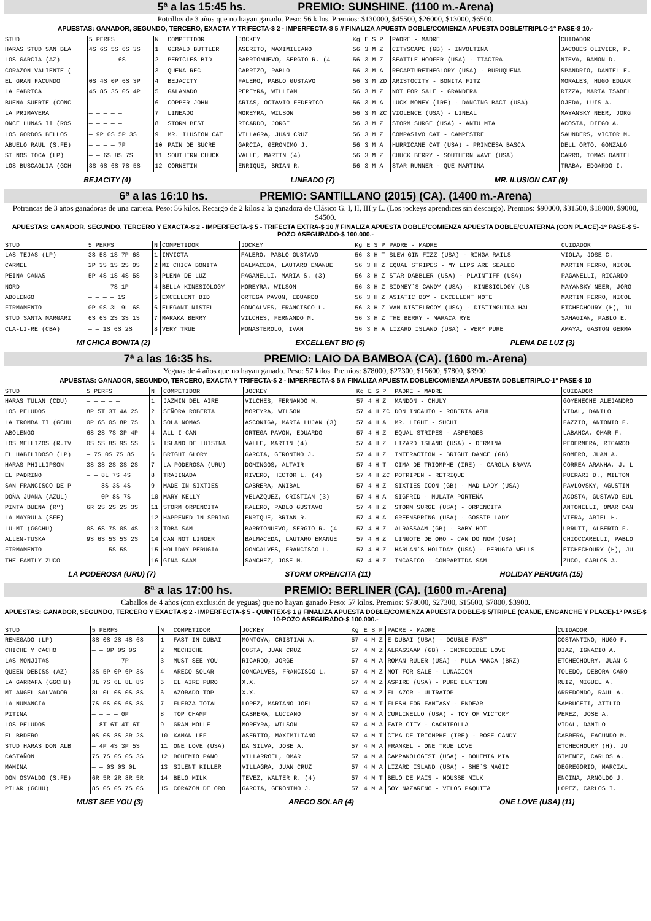5ª a las 15:45 hs. PREMIO: SUNSHINE. (1100 m.-Arena)
Potrillos de 3 años que no hayan ganado. Peso: 56 kilos. Premios: $130000, $45500, $26000, $13000, $6500.
APUESTAS: GANADOR, SEGUNDO, TERCERO, EXACTA Y TRIFECTA-$ 2 - IMPERFECTA-$ 5 // FINALIZA APUESTA DOBLE/COMIENZA APUESTA DOBLE/TRIPLO-1º PASE-$ 10.-
| STUD | 5 PERFS | N | COMPETIDOR | JOCKEY | Kg | E | S | P | PADRE - MADRE | CUIDADOR |
| --- | --- | --- | --- | --- | --- | --- | --- | --- | --- | --- |
| HARAS STUD SAN BLA | 4S 6S 5S 6S 3S | 1 | GERALD BUTTLER | ASERITO, MAXIMILIANO | 56 | 3 | M | Z | CITYSCAPE (GB) - INVOLTINA | JACQUES OLIVIER, P. |
| LOS GARCIA (AZ) | — — — — 6S | 2 | PERICLES BID | BARRIONUEVO, SERGIO R. (4 | 56 | 3 | M | Z | SEATTLE HOOFER (USA) - ITACIRA | NIEVA, RAMON D. |
| CORAZON VALIENTE ( | — — — — — | 3 | QUENA REC | CARRIZO, PABLO | 56 | 3 | M | A | RECAPTURETHEGLORY (USA) - BURUQUENA | SPANDRIO, DANIEL E. |
| EL GRAN FACUNDO | 0S 4S 0P 6S 3P | 4 | BEJACITY | FALERO, PABLO GUSTAVO | 56 | 3 | M | ZD | ARISTOCITY - BONITA FITZ | MORALES, HUGO EDUAR |
| LA FABRICA | 4S 8S 3S 0S 4P | 5 | GALANADO | PEREYRA, WILLIAM | 56 | 3 | M | Z | NOT FOR SALE - GRANDERA | RIZZA, MARIA ISABEL |
| BUENA SUERTE (CONC | — — — — — | 6 | COPPER JOHN | ARIAS, OCTAVIO FEDERICO | 56 | 3 | M | A | LUCK MONEY (IRE) - DANCING BACI (USA) | OJEDA, LUIS A. |
| LA PRIMAVERA | — — — — — | 7 | LINEADO | MOREYRA, WILSON | 56 | 3 | M | ZC | VIOLENCE (USA) - LINEAL | MAYANSKY NEER, JORG |
| ONCE LUNAS II (ROS | — — — — — | 8 | STORM BEST | RICARDO, JORGE | 56 | 3 | M | Z | STORM SURGE (USA) - ANTU MIA | ACOSTA, DIEGO A. |
| LOS GORDOS BELLOS | — 9P 0S 5P 3S | 9 | MR. ILUSION CAT | VILLAGRA, JUAN CRUZ | 56 | 3 | M | Z | COMPASIVO CAT - CAMPESTRE | SAUNDERS, VICTOR M. |
| ABUELO RAUL (S.FE) | — — — — 7P | 10 | PAIN DE SUCRE | GARCIA, GERONIMO J. | 56 | 3 | M | A | HURRICANE CAT (USA) - PRINCESA BASCA | DELL ORTO, GONZALO |
| SI NOS TOCA (LP) | — — 6S 8S 7S | 11 | SOUTHERN CHUCK | VALLE, MARTIN (4) | 56 | 3 | M | Z | CHUCK BERRY - SOUTHERN WAVE (USA) | CARRO, TOMAS DANIEL |
| LOS BUSCAGLIA (GCH | 8S 6S 6S 7S 5S | 12 | CORNETIN | ENRIQUE, BRIAN R. | 56 | 3 | M | A | STAR RUNNER - QUE MARTINA | TRABA, EDGARDO I. |
BEJACITY (4) LINEADO (7) MR. ILUSION CAT (9)
6ª a las 16:10 hs. PREMIO: SANTILLANO (2015) (CA). (1400 m.-Arena)
Potrancas de 3 años ganadoras de una carrera. Peso: 56 kilos. Recargo de 2 kilos a la ganadora de Clásico G. I, II, III y L. (Los jockeys aprendices sin descargo). Premios: $90000, $31500, $18000, $9000, $4500.
APUESTAS: GANADOR, SEGUNDO, TERCERO Y EXACTA-$ 2 - IMPERFECTA-$ 5 - TRIFECTA EXTRA-$ 10 // FINALIZA APUESTA DOBLE/COMIENZA APUESTA DOBLE/CUATERNA (CON PLACE)-1º PASE-$ 5-POZO ASEGURADO-$ 100.000.-
| STUD | 5 PERFS | N | COMPETIDOR | JOCKEY | Kg | E | S | P | PADRE - MADRE | CUIDADOR |
| --- | --- | --- | --- | --- | --- | --- | --- | --- | --- | --- |
| LAS TEJAS (LP) | 3S 5S 1S 7P 6S | 1 | INVICTA | FALERO, PABLO GUSTAVO | 56 | 3 | H | T | SLEW GIN FIZZ (USA) - RINGA RAILS | VIOLA, JOSE C. |
| CARMEL | 2P 3S 1S 2S 0S | 2 | MI CHICA BONITA | BALMACEDA, LAUTARO EMANUE | 56 | 3 | H | Z | EQUAL STRIPES - MY LIPS ARE SEALED | MARTIN FERRO, NICOL |
| PEINA CANAS | 5P 4S 1S 4S 5S | 3 | PLENA DE LUZ | PAGANELLI, MARIA S. (3) | 56 | 3 | H | Z | STAR DABBLER (USA) - PLAINTIFF (USA) | PAGANELLI, RICARDO |
| NORD | — — — 7S 1P | 4 | BELLA KINESIOLOGY | MOREYRA, WILSON | 56 | 3 | H | Z | SIDNEY`S CANDY (USA) - KINESIOLOGY (US | MAYANSKY NEER, JORG |
| ABOLENGO | — — — — 1S | 5 | EXCELLENT BID | ORTEGA PAVON, EDUARDO | 56 | 3 | H | Z | ASIATIC BOY - EXCELLENT NOTE | MARTIN FERRO, NICOL |
| FIRMAMENTO | 0P 9S 3L 9L 6S | 6 | ELEGANT NISTEL | GONCALVES, FRANCISCO L. | 56 | 3 | H | Z | VAN NISTELROOY (USA) - DISTINGUIDA HAL | ETCHECHOURY (H), JU |
| STUD SANTA MARGARI | 6S 6S 2S 3S 1S | 7 | MARAKA BERRY | VILCHES, FERNANDO M. | 56 | 3 | H | Z | THE BERRY - MARACA RYE | SAHAGIAN, PABLO E. |
| CLA-LI-RE (CBA) | — — 1S 6S 2S | 8 | VERY TRUE | MONASTEROLO, IVAN | 56 | 3 | H | A | LIZARD ISLAND (USA) - VERY PURE | AMAYA, GASTON GERMA |
MI CHICA BONITA (2) EXCELLENT BID (5) PLENA DE LUZ (3)
7ª a las 16:35 hs. PREMIO: LAIO DA BAMBOA (CA). (1600 m.-Arena)
Yeguas de 4 años que no hayan ganado. Peso: 57 kilos. Premios: $78000, $27300, $15600, $7800, $3900.
APUESTAS: GANADOR, SEGUNDO, TERCERO, EXACTA Y TRIFECTA-$ 2 - IMPERFECTA-$ 5 // FINALIZA APUESTA DOBLE/COMIENZA APUESTA DOBLE/TRIPLO-1º PASE-$ 10
| STUD | 5 PERFS | N | COMPETIDOR | JOCKEY | Kg | E | S | P | PADRE - MADRE | CUIDADOR |
| --- | --- | --- | --- | --- | --- | --- | --- | --- | --- | --- |
| HARAS TULAN (CDU) | — — — — — | 1 | JAZMIN DEL AIRE | VILCHES, FERNANDO M. | 57 | 4 | H | Z | MANDON - CHULY | GOYENECHE ALEJANDRO |
| LOS PELUDOS | 8P 5T 3T 4A 2S | 2 | SEÑORA ROBERTA | MOREYRA, WILSON | 57 | 4 | H | ZC | DON INCAUTO - ROBERTA AZUL | VIDAL, DANILO |
| LA TROMBA II (GCHU | 0P 6S 0S 8P 7S | 3 | SOLA NOMAS | ASCONIGA, MARIA LUJAN (3) | 57 | 4 | H | A | MR. LIGHT - SUCHI | FAZZIO, ANTONIO F. |
| ABOLENGO | 6S 2S 7S 3P 4P | 4 | ALL I CAN | ORTEGA PAVON, EDUARDO | 57 | 4 | H | Z | EQUAL STRIPES - ASPERGES | LABANCA, OMAR F. |
| LOS MELLIZOS (R.IV | 0S 5S 8S 9S 5S | 5 | ISLAND DE LUISINA | VALLE, MARTIN (4) | 57 | 4 | H | Z | LIZARD ISLAND (USA) - DERMINA | PEDERNERA, RICARDO |
| EL HABILIDOSO (LP) | — 7S 0S 7S 8S | 6 | BRIGHT GLORY | GARCIA, GERONIMO J. | 57 | 4 | H | Z | INTERACTION - BRIGHT DANCE (GB) | ROMERO, JUAN A. |
| HARAS PHILLIPSON | 3S 3S 2S 3S 2S | 7 | LA PODEROSA (URU) | DOMINGOS, ALTAIR | 57 | 4 | H | T | CIMA DE TRIOMPHE (IRE) - CAROLA BRAVA | CORREA ARANHA, J. L |
| EL PADRINO | — — 8L 7S 4S | 8 | TRAJINADA | RIVERO, HECTOR L. (4) | 57 | 4 | H | ZC | POTRIPEN - RETRIQUE | PUERARI D., MILTON |
| SAN FRANCISCO DE P | — — 8S 3S 4S | 9 | MADE IN SIXTIES | CABRERA, ANIBAL | 57 | 4 | H | Z | SIXTIES ICON (GB) - MAD LADY (USA) | PAVLOVSKY, AGUSTIN |
| DOÑA JUANA (AZUL) | — — 0P 8S 7S | 10 | MARY KELLY | VELAZQUEZ, CRISTIAN (3) | 57 | 4 | H | A | SIGFRID - MULATA PORTEÑA | ACOSTA, GUSTAVO EUL |
| PINTA BUENA (Rº) | 6R 2S 2S 2S 3S | 11 | STORM ORPENCITA | FALERO, PABLO GUSTAVO | 57 | 4 | H | Z | STORM SURGE (USA) - ORPENCITA | ANTONELLI, OMAR DAN |
| LA MAYRULA (SFE) | — — — — — | 12 | HAPPENED IN SPRING | ENRIQUE, BRIAN R. | 57 | 4 | H | A | GREENSPRING (USA) - GOSSIP LADY | VIERA, ARIEL H. |
| LU-MI (GGCHU) | 0S 6S 7S 0S 4S | 13 | TOBA SAM | BARRIONUEVO, SERGIO R. (4 | 57 | 4 | H | Z | ALRASSAAM (GB) - BABY HOT | URRUTI, ALBERTO F. |
| ALLEN-TUSKA | 9S 6S 5S 5S 2S | 14 | CAN NOT LINGER | BALMACEDA, LAUTARO EMANUE | 57 | 4 | H | Z | LINGOTE DE ORO - CAN DO NOW (USA) | CHIOCCARELLI, PABLO |
| FIRMAMENTO | — — — 5S 5S | 15 | HOLIDAY PERUGIA | GONCALVES, FRANCISCO L. | 57 | 4 | H | Z | HARLAN`S HOLIDAY (USA) - PERUGIA WELLS | ETCHECHOURY (H), JU |
| THE FAMILY ZUCO | — — — — — | 16 | GINA SAAM | SANCHEZ, JOSE M. | 57 | 4 | H | Z | INCASICO - COMPARTIDA SAM | ZUCO, CARLOS A. |
LA PODEROSA (URU) (7) STORM ORPENCITA (11) HOLIDAY PERUGIA (15)
8ª a las 17:00 hs. PREMIO: BERLINER (CA). (1600 m.-Arena)
Caballos de 4 años (con exclusión de yeguas) que no hayan ganado Peso: 57 kilos. Premios: $78000, $27300, $15600, $7800, $3900.
APUESTAS: GANADOR, SEGUNDO, TERCERO Y EXACTA-$ 2 - IMPERFECTA-$ 5 - QUINTEX-$ 1 // FINALIZA APUESTA DOBLE/COMIENZA APUESTA DOBLE-$ 5/TRIPLE (CANJE, ENGANCHE Y PLACE)-1º PASE-$ 10-POZO ASEGURADO-$ 100.000.-
| STUD | 5 PERFS | N | COMPETIDOR | JOCKEY | Kg | E | S | P | PADRE - MADRE | CUIDADOR |
| --- | --- | --- | --- | --- | --- | --- | --- | --- | --- | --- |
| RENEGADO (LP) | 8S 0S 2S 4S 6S | 1 | FAST IN DUBAI | MONTOYA, CRISTIAN A. | 57 | 4 | M | Z | E DUBAI (USA) - DOUBLE FAST | COSTANTINO, HUGO F. |
| CHICHE Y CACHO | — — 0P 0S 0S | 2 | MECHICHE | COSTA, JUAN CRUZ | 57 | 4 | M | Z | ALRASSAAM (GB) - INCREDIBLE LOVE | DIAZ, IGNACIO A. |
| LAS MONJITAS | — — — — 7P | 3 | MUST SEE YOU | RICARDO, JORGE | 57 | 4 | M | A | ROMAN RULER (USA) - MULA MANCA (BRZ) | ETCHECHOURY, JUAN C |
| QUEEN DEBISS (AZ) | 3S 5P 0P 6P 3S | 4 | ARECO SOLAR | GONCALVES, FRANCISCO L. | 57 | 4 | M | Z | NOT FOR SALE - LUNACION | TOLEDO, DEBORA CARO |
| LA GARRAFA (GGCHU) | 3L 7S 6L 8L 8S | 5 | EL AIRE PURO | X.X. | 57 | 4 | M | Z | ASPIRE (USA) - PURE ELATION | RUIZ, MIGUEL A. |
| MI ANGEL SALVADOR | 8L 0L 0S 0S 8S | 6 | AZORADO TOP | X.X. | 57 | 4 | M | Z | EL AZOR - ULTRATOP | ARREDONDO, RAUL A. |
| LA NUMANCIA | 7S 6S 0S 6S 8S | 7 | FUERZA TOTAL | LOPEZ, MARIANO JOEL | 57 | 4 | M | T | FLESH FOR FANTASY - ENDEAR | SAMBUCETI, ATILIO |
| PITINA | — — — — 0P | 8 | TOP CHAMP | CABRERA, LUCIANO | 57 | 4 | M | A | CURLINELLO (USA) - TOY OF VICTORY | PEREZ, JOSE A. |
| LOS PELUDOS | — 8T 6T 4T 6T | 9 | GRAN MOLLE | MOREYRA, WILSON | 57 | 4 | M | A | FAIR CITY - CACHIFOLLA | VIDAL, DANILO |
| EL BBDERO | 0S 0S 8S 3R 2S | 10 | KAMAN LEF | ASERITO, MAXIMILIANO | 57 | 4 | M | T | CIMA DE TRIOMPHE (IRE) - ROSE CANDY | CABRERA, FACUNDO M. |
| STUD HARAS DON ALB | — 4P 4S 3P 5S | 11 | ONE LOVE (USA) | DA SILVA, JOSE A. | 57 | 4 | M | A | FRANKEL - ONE TRUE LOVE | ETCHECHOURY (H), JU |
| CASTAÑON | 7S 7S 0S 0S 3S | 12 | BOHEMIO PANO | VILLARROEL, OMAR | 57 | 4 | M | A | CAMPANOLOGIST (USA) - BOHEMIA MIA | GIMENEZ, CARLOS A. |
| MAMINA | — — 0S 0S 0L | 13 | SILENT KILLER | VILLAGRA, JUAN CRUZ | 57 | 4 | M | A | LIZARD ISLAND (USA) - SHE`S MAGIC | DEGREGORIO, MARCIAL |
| DON OSVALDO (S.FE) | 6R 5R 2R 8R 5R | 14 | BELO MILK | TEVEZ, WALTER R. (4) | 57 | 4 | M | T | BELO DE MAIS - MOUSSE MILK | ENCINA, ARNOLDO J. |
| PILAR (GCHU) | 8S 0S 0S 7S 0S | 15 | CORAZON DE ORO | GARCIA, GERONIMO J. | 57 | 4 | M | A | SOY NAZARENO - VELOS PAQUITA | LOPEZ, CARLOS I. |
MUST SEE YOU (3) ARECO SOLAR (4) ONE LOVE (USA) (11)